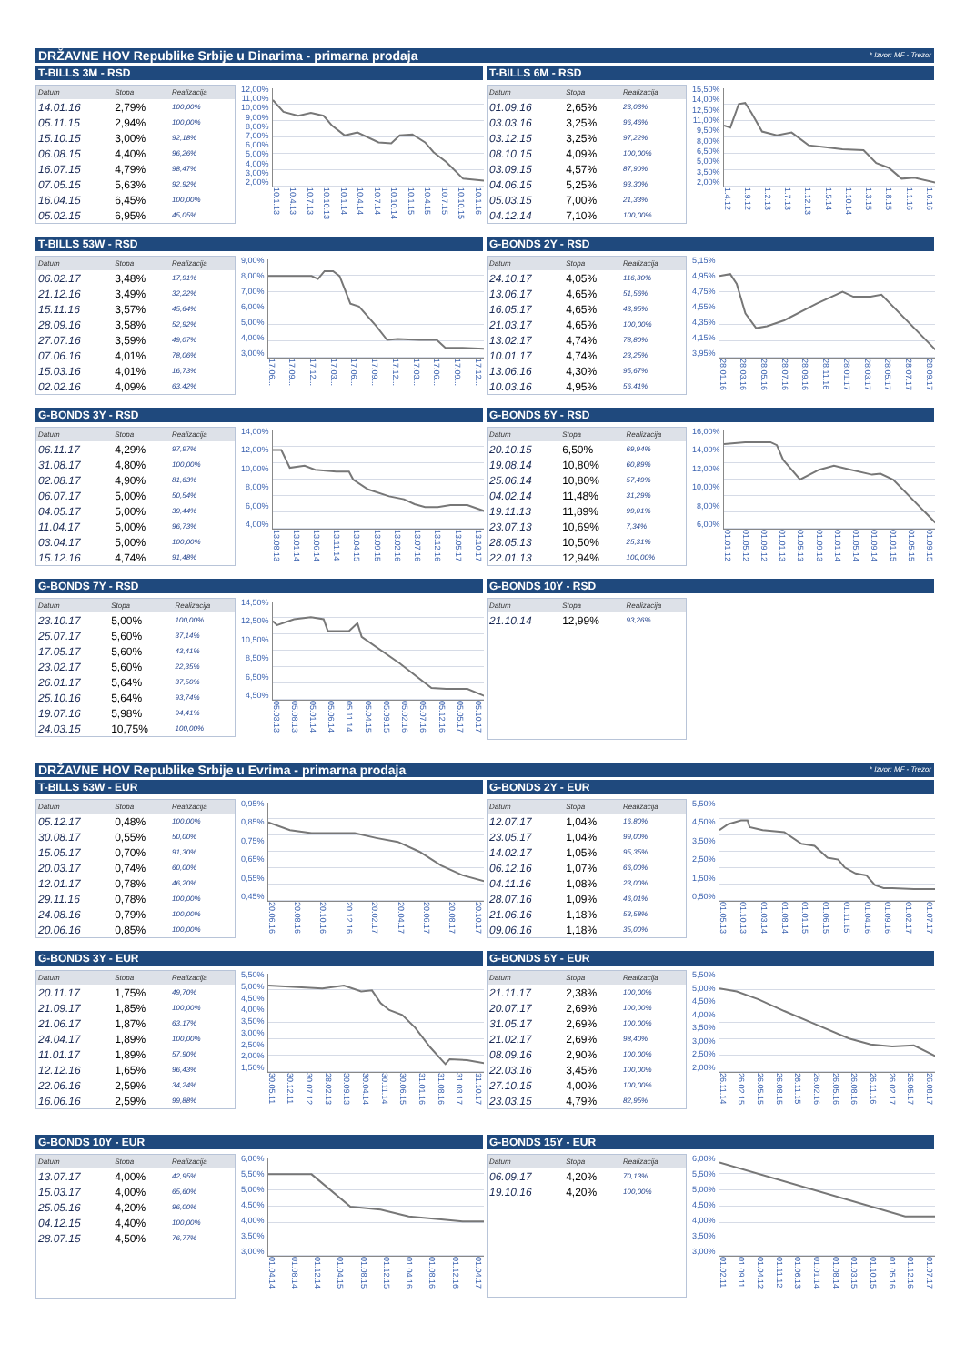DRŽAVNE HOV Republike Srbije u Dinarima - primarna prodaja * Izvor: MF - Trezor
T-BILLS 3M - RSD
| Datum | Stopa | Realizacija |
| --- | --- | --- |
| 14.01.16 | 2,79% | 100,00% |
| 05.11.15 | 2,94% | 100,00% |
| 15.10.15 | 3,00% | 92,18% |
| 06.08.15 | 4,40% | 96,26% |
| 16.07.15 | 4,79% | 98,47% |
| 07.05.15 | 5,63% | 92,92% |
| 16.04.15 | 6,45% | 100,00% |
| 05.02.15 | 6,95% | 45,05% |
12,00%
11,00%
10,00%
9,00%
8,00%
7,00%
6,00%
5,00%
4,00%
3,00%
2,00%
10.1.13 10.4.13 10.7.13 10.10.13 10.1.14 10.4.14 10.7.14 10.10.14 10.1.15 10.4.15 10.7.15 10.10.15 10.1.16
T-BILLS 6M - RSD
| Datum | Stopa | Realizacija |
| --- | --- | --- |
| 01.09.16 | 2,65% | 23,03% |
| 03.03.16 | 3,25% | 96,46% |
| 03.12.15 | 3,25% | 97,22% |
| 08.10.15 | 4,09% | 100,00% |
| 03.09.15 | 4,57% | 87,90% |
| 04.06.15 | 5,25% | 93,30% |
| 05.03.15 | 7,00% | 21,33% |
| 04.12.14 | 7,10% | 100,00% |
15,50%
14,00%
12,50%
11,00%
9,50%
8,00%
6,50%
5,00%
3,50%
2,00%
1.4.12 1.9.12 1.2.13 1.7.13 1.12.13 1.5.14 1.10.14 1.3.15 1.8.15 1.1.16 1.6.16
T-BILLS 53W - RSD
| Datum | Stopa | Realizacija |
| --- | --- | --- |
| 06.02.17 | 3,48% | 17,91% |
| 21.12.16 | 3,49% | 32,22% |
| 15.11.16 | 3,57% | 45,64% |
| 28.09.16 | 3,58% | 52,92% |
| 27.07.16 | 3,59% | 49,07% |
| 07.06.16 | 4,01% | 78,06% |
| 15.03.16 | 4,01% | 16,73% |
| 02.02.16 | 4,09% | 63,42% |
9,00%
8,00%
7,00%
6,00%
5,00%
4,00%
3,00%
17.06... 17.09... 17.12... 17.03... 17.06... 17.09... 17.12... 17.03... 17.06... 17.09... 17.12...
G-BONDS 2Y - RSD
| Datum | Stopa | Realizacija |
| --- | --- | --- |
| 24.10.17 | 4,05% | 116,30% |
| 13.06.17 | 4,65% | 51,56% |
| 16.05.17 | 4,65% | 43,95% |
| 21.03.17 | 4,65% | 100,00% |
| 13.02.17 | 4,74% | 78,80% |
| 10.01.17 | 4,74% | 23,25% |
| 13.06.16 | 4,30% | 95,67% |
| 10.03.16 | 4,95% | 56,41% |
5,15%
4,95%
4,75%
4,55%
4,35%
4,15%
3,95%
28.01.16 28.03.16 28.05.16 28.07.16 28.09.16 28.11.16 28.01.17 28.03.17 28.05.17 28.07.17 28.09.17
G-BONDS 3Y - RSD
| Datum | Stopa | Realizacija |
| --- | --- | --- |
| 06.11.17 | 4,29% | 97,97% |
| 31.08.17 | 4,80% | 100,00% |
| 02.08.17 | 4,90% | 81,63% |
| 06.07.17 | 5,00% | 50,54% |
| 04.05.17 | 5,00% | 39,44% |
| 11.04.17 | 5,00% | 96,73% |
| 03.04.17 | 5,00% | 100,00% |
| 15.12.16 | 4,74% | 91,48% |
14,00%
12,00%
10,00%
8,00%
6,00%
4,00%
13.08.13 13.01.14 13.06.14 13.11.14 13.04.15 13.09.15 13.02.16 13.07.16 13.12.16 13.05.17 13.10.17
G-BONDS 5Y - RSD
| Datum | Stopa | Realizacija |
| --- | --- | --- |
| 20.10.15 | 6,50% | 69,94% |
| 19.08.14 | 10,80% | 60,89% |
| 25.06.14 | 10,80% | 57,49% |
| 04.02.14 | 11,48% | 31,29% |
| 19.11.13 | 11,89% | 99,01% |
| 23.07.13 | 10,69% | 7,34% |
| 28.05.13 | 10,50% | 25,31% |
| 22.01.13 | 12,94% | 100,00% |
16,00%
14,00%
12,00%
10,00%
8,00%
6,00%
01.01.12 01.05.12 01.09.12 01.01.13 01.05.13 01.09.13 01.01.14 01.05.14 01.09.14 01.01.15 01.05.15 01.09.15
G-BONDS 7Y - RSD
| Datum | Stopa | Realizacija |
| --- | --- | --- |
| 23.10.17 | 5,00% | 100,00% |
| 25.07.17 | 5,60% | 37,14% |
| 17.05.17 | 5,60% | 43,41% |
| 23.02.17 | 5,60% | 22,35% |
| 26.01.17 | 5,64% | 37,50% |
| 25.10.16 | 5,64% | 93,74% |
| 19.07.16 | 5,98% | 94,41% |
| 24.03.15 | 10,75% | 100,00% |
14,50%
12,50%
10,50%
8,50%
6,50%
4,50%
05.03.13 05.08.13 05.01.14 05.06.14 05.11.14 05.04.15 05.09.15 05.02.16 05.07.16 05.12.16 05.05.17 05.10.17
G-BONDS 10Y - RSD
| Datum | Stopa | Realizacija |
| --- | --- | --- |
| 21.10.14 | 12,99% | 93,26% |
DRŽAVNE HOV Republike Srbije u Evrima - primarna prodaja * Izvor: MF - Trezor
T-BILLS 53W - EUR
| Datum | Stopa | Realizacija |
| --- | --- | --- |
| 05.12.17 | 0,48% | 100,00% |
| 30.08.17 | 0,55% | 50,00% |
| 15.05.17 | 0,70% | 91,30% |
| 20.03.17 | 0,74% | 60,00% |
| 12.01.17 | 0,78% | 46,20% |
| 29.11.16 | 0,78% | 100,00% |
| 24.08.16 | 0,79% | 100,00% |
| 20.06.16 | 0,85% | 100,00% |
0,95%
0,85%
0,75%
0,65%
0,55%
0,45%
20.06.16 20.08.16 20.10.16 20.12.16 20.02.17 20.04.17 20.06.17 20.08.17 20.10.17
G-BONDS 2Y - EUR
| Datum | Stopa | Realizacija |
| --- | --- | --- |
| 12.07.17 | 1,04% | 16,80% |
| 23.05.17 | 1,04% | 99,00% |
| 14.02.17 | 1,05% | 95,35% |
| 06.12.16 | 1,07% | 66,00% |
| 04.11.16 | 1,08% | 23,00% |
| 28.07.16 | 1,09% | 46,01% |
| 21.06.16 | 1,18% | 53,58% |
| 09.06.16 | 1,18% | 35,00% |
5,50%
4,50%
3,50%
2,50%
1,50%
0,50%
01.05.13 01.10.13 01.03.14 01.08.14 01.01.15 01.06.15 01.11.15 01.04.16 01.09.16 01.02.17 01.07.17
G-BONDS 3Y - EUR
| Datum | Stopa | Realizacija |
| --- | --- | --- |
| 20.11.17 | 1,75% | 49,70% |
| 21.09.17 | 1,85% | 100,00% |
| 21.06.17 | 1,87% | 63,17% |
| 24.04.17 | 1,89% | 100,00% |
| 11.01.17 | 1,89% | 57,90% |
| 12.12.16 | 1,65% | 96,43% |
| 22.06.16 | 2,59% | 34,24% |
| 16.06.16 | 2,59% | 99,88% |
5,50%
5,00%
4,50%
4,00%
3,50%
3,00%
2,50%
2,00%
1,50%
30.05.11 30.12.11 30.07.12 28.02.13 30.09.13 30.04.14 30.11.14 30.06.15 31.01.16 31.08.16 31.03.17 31.10.17
G-BONDS 5Y - EUR
| Datum | Stopa | Realizacija |
| --- | --- | --- |
| 21.11.17 | 2,38% | 100,00% |
| 20.07.17 | 2,69% | 100,00% |
| 31.05.17 | 2,69% | 100,00% |
| 21.02.17 | 2,69% | 98,40% |
| 08.09.16 | 2,90% | 100,00% |
| 22.03.16 | 3,45% | 100,00% |
| 27.10.15 | 4,00% | 100,00% |
| 23.03.15 | 4,79% | 82,95% |
5,50%
5,00%
4,50%
4,00%
3,50%
3,00%
2,50%
2,00%
26.11.14 26.02.15 26.05.15 26.08.15 26.11.15 26.02.16 26.05.16 26.08.16 26.11.16 26.02.17 26.05.17 26.08.17
G-BONDS 10Y - EUR
| Datum | Stopa | Realizacija |
| --- | --- | --- |
| 13.07.17 | 4,00% | 42,95% |
| 15.03.17 | 4,00% | 65,60% |
| 25.05.16 | 4,20% | 96,00% |
| 04.12.15 | 4,40% | 100,00% |
| 28.07.15 | 4,50% | 76,77% |
6,00%
5,50%
5,00%
4,50%
4,00%
3,50%
3,00%
01.04.14 01.08.14 01.12.14 01.04.15 01.08.15 01.12.15 01.04.16 01.08.16 01.12.16 01.04.17
G-BONDS 15Y - EUR
| Datum | Stopa | Realizacija |
| --- | --- | --- |
| 06.09.17 | 4,20% | 70,13% |
| 19.10.16 | 4,20% | 100,00% |
6,00%
5,50%
5,00%
4,50%
4,00%
3,50%
3,00%
01.02.11 01.09.11 01.04.12 01.11.12 01.06.13 01.01.14 01.08.14 01.03.15 01.10.15 01.05.16 01.12.16 01.07.17